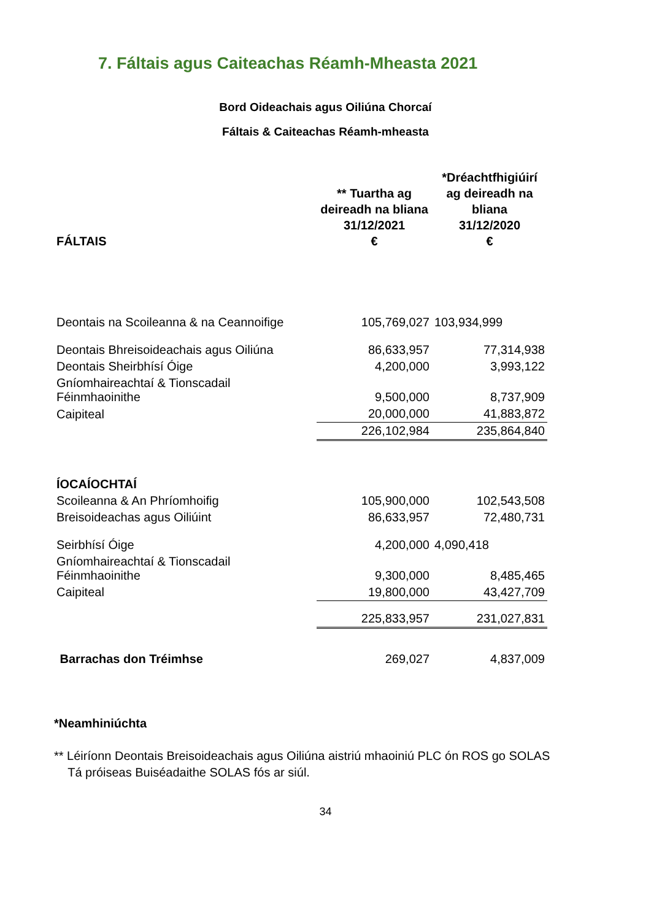7. Fáltais agus Caiteachas Réamh-Mheasta 2021
Bord Oideachais agus Oiliúna Chorcaí
Fáltais & Caiteachas Réamh-mheasta
| FÁLTAIS | ** Tuartha ag deireadh na bliana 31/12/2021 € | *Dréachtfhigiúirí ag deireadh na bliana 31/12/2020 € |
| --- | --- | --- |
| Deontais na Scoileanna & na Ceannoifige | 105,769,027 | 103,934,999 |
| Deontais Bhreisoideachais agus Oiliúna | 86,633,957 | 77,314,938 |
| Deontais Sheirbhísí Óige | 4,200,000 | 3,993,122 |
| Gníomhaireachtaí & Tionscadail Féinmhaoinithe | 9,500,000 | 8,737,909 |
| Caipiteal | 20,000,000 | 41,883,872 |
| | 226,102,984 | 235,864,840 |
| ÍOCAÍOCHTAÍ | | |
| Scoileanna & An Phríomhoifig | 105,900,000 | 102,543,508 |
| Breisoideachas agus Oiliúint | 86,633,957 | 72,480,731 |
| Seirbhísí Óige | 4,200,000 | 4,090,418 |
| Gníomhaireachtaí & Tionscadail Féinmhaoinithe | 9,300,000 | 8,485,465 |
| Caipiteal | 19,800,000 | 43,427,709 |
| | 225,833,957 | 231,027,831 |
| Barrachas don Tréimhse | 269,027 | 4,837,009 |
*Neamhiniúchta
** Léiríonn Deontais Breisoideachais agus Oiliúna aistriú mhaoiniú PLC ón ROS go SOLAS
Tá próiseas Buiséadaithe SOLAS fós ar siúl.
34